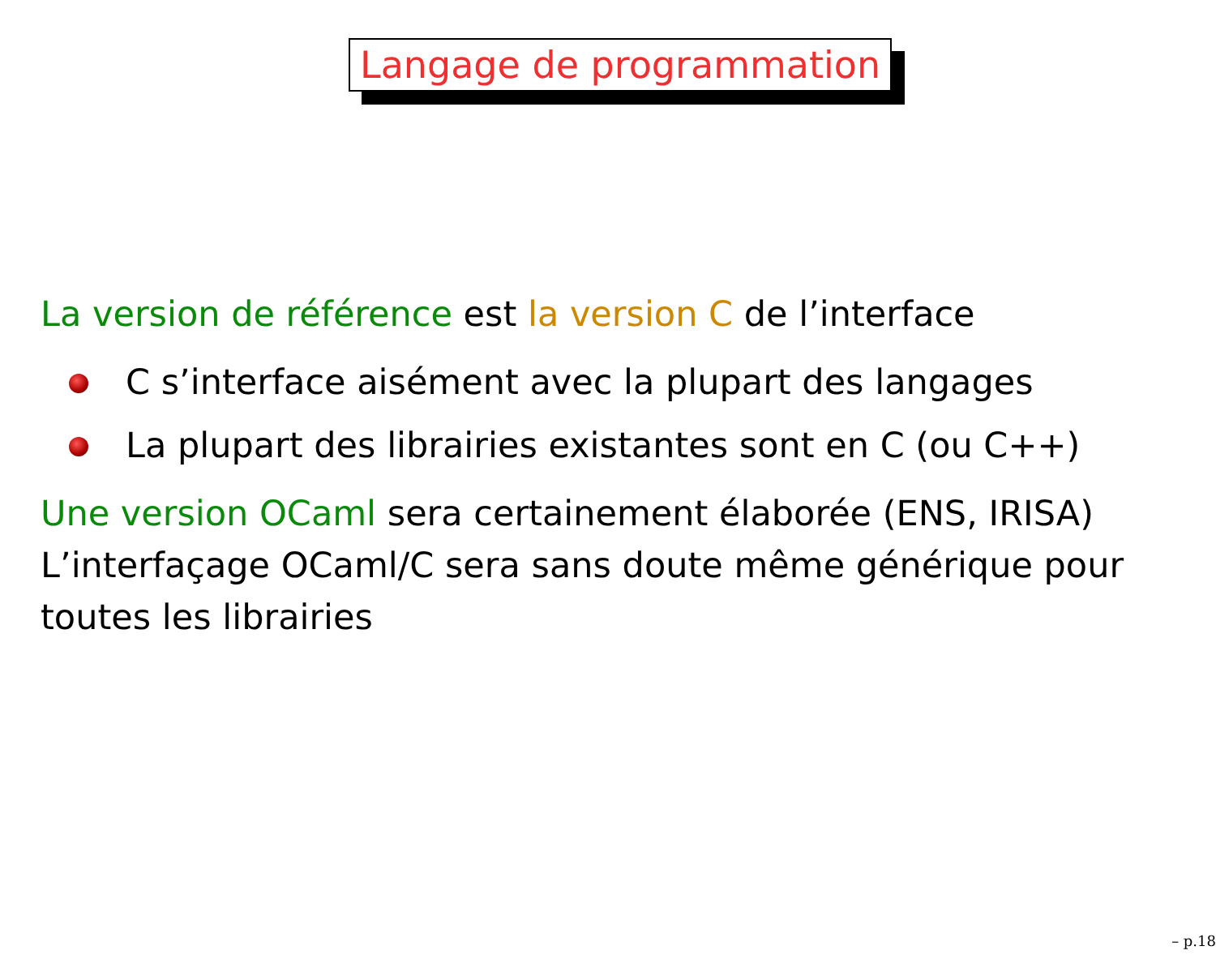Langage de programmation
La version de référence est la version C de l’interface
C s’interface aisément avec la plupart des langages
La plupart des librairies existantes sont en C (ou C++)
Une version OCaml sera certainement élaborée (ENS, IRISA) L’interfaçage OCaml/C sera sans doute même générique pour toutes les librairies
– p.18